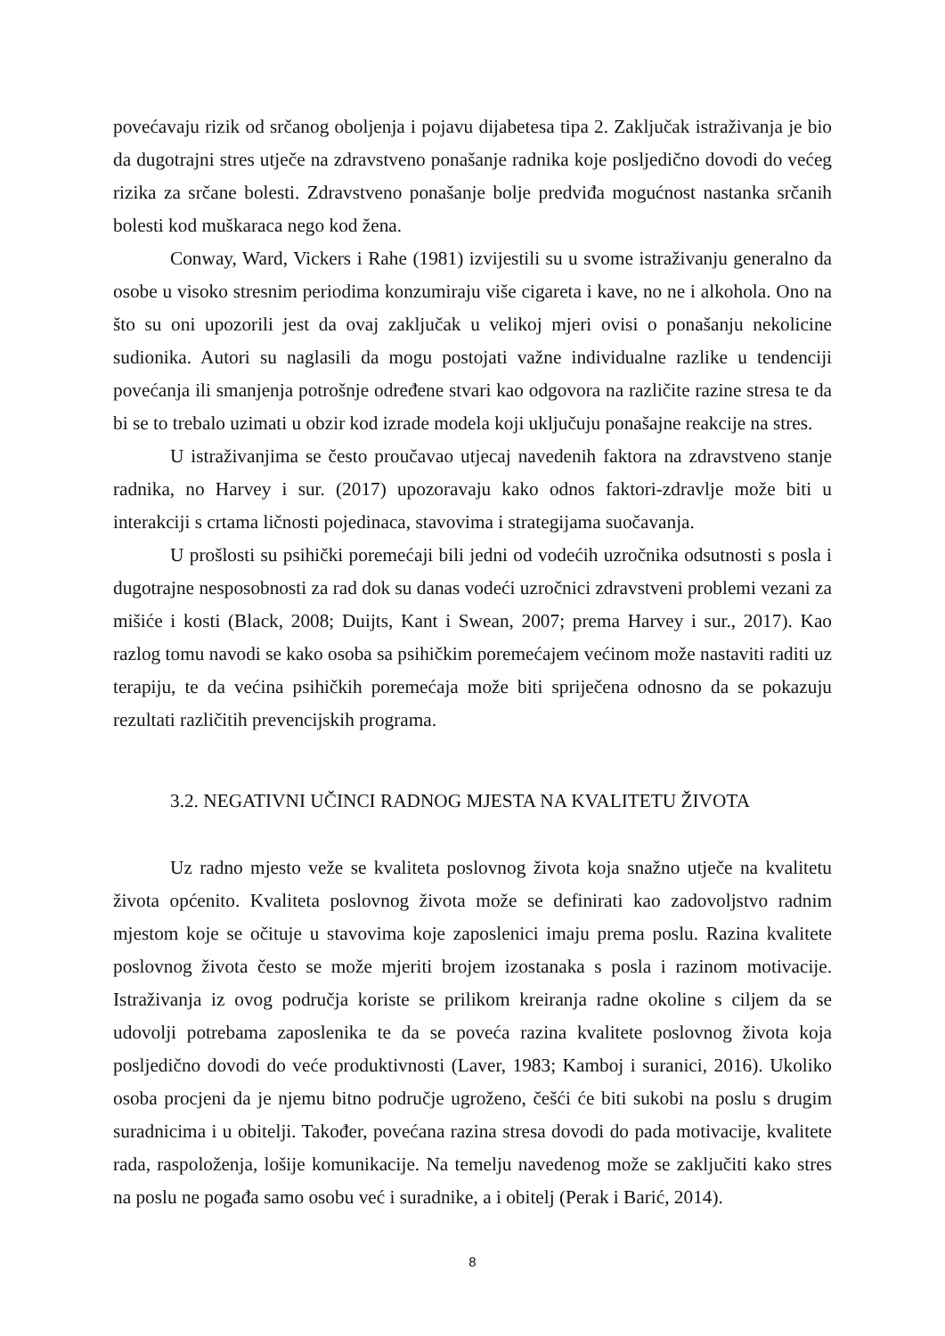povećavaju rizik od srčanog oboljenja i pojavu dijabetesa tipa 2. Zaključak istraživanja je bio da dugotrajni stres utječe na zdravstveno ponašanje radnika koje posljedično dovodi do većeg rizika za srčane bolesti. Zdravstveno ponašanje bolje predviđa mogućnost nastanka srčanih bolesti kod muškaraca nego kod žena.
Conway, Ward, Vickers i Rahe (1981) izvijestili su u svome istraživanju generalno da osobe u visoko stresnim periodima konzumiraju više cigareta i kave, no ne i alkohola. Ono na što su oni upozorili jest da ovaj zaključak u velikoj mjeri ovisi o ponašanju nekolicine sudionika. Autori su naglasili da mogu postojati važne individualne razlike u tendenciji povećanja ili smanjenja potrošnje određene stvari kao odgovora na različite razine stresa te da bi se to trebalo uzimati u obzir kod izrade modela koji uključuju ponašajne reakcije na stres.
U istraživanjima se često proučavao utjecaj navedenih faktora na zdravstveno stanje radnika, no Harvey i sur. (2017) upozoravaju kako odnos faktori-zdravlje može biti u interakciji s crtama ličnosti pojedinaca, stavovima i strategijama suočavanja.
U prošlosti su psihički poremećaji bili jedni od vodećih uzročnika odsutnosti s posla i dugotrajne nesposobnosti za rad dok su danas vodeći uzročnici zdravstveni problemi vezani za mišiće i kosti (Black, 2008; Duijts, Kant i Swean, 2007; prema Harvey i sur., 2017). Kao razlog tomu navodi se kako osoba sa psihičkim poremećajem većinom može nastaviti raditi uz terapiju, te da većina psihičkih poremećaja može biti spriječena odnosno da se pokazuju rezultati različitih prevencijskih programa.
3.2. NEGATIVNI UČINCI RADNOG MJESTA NA KVALITETU ŽIVOTA
Uz radno mjesto veže se kvaliteta poslovnog života koja snažno utječe na kvalitetu života općenito. Kvaliteta poslovnog života može se definirati kao zadovoljstvo radnim mjestom koje se očituje u stavovima koje zaposlenici imaju prema poslu. Razina kvalitete poslovnog života često se može mjeriti brojem izostanaka s posla i razinom motivacije. Istraživanja iz ovog područja koriste se prilikom kreiranja radne okoline s ciljem da se udovolji potrebama zaposlenika te da se poveća razina kvalitete poslovnog života koja posljedično dovodi do veće produktivnosti (Laver, 1983; Kamboj i suranici, 2016). Ukoliko osoba procjeni da je njemu bitno područje ugroženo, češći će biti sukobi na poslu s drugim suradnicima i u obitelji. Također, povećana razina stresa dovodi do pada motivacije, kvalitete rada, raspoloženja, lošije komunikacije. Na temelju navedenog može se zaključiti kako stres na poslu ne pogađa samo osobu već i suradnike, a i obitelj (Perak i Barić, 2014).
8